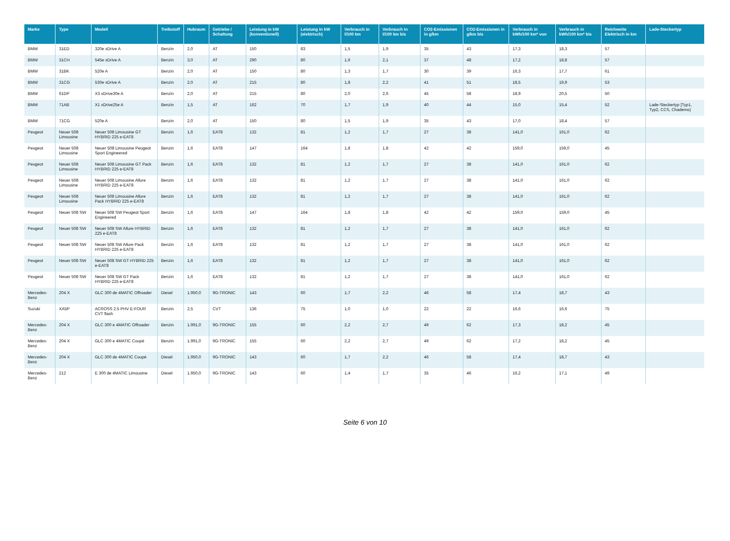| Marke | Type | Modell | Treibstoff | Hubraum | Getriebe / Schaltung | Leistung in kW (konventionell) | Leistung in kW (elektrisch) | Verbrauch in l/100 km | Verbrauch in l/100 km bis | CO2-Emissionen in g/km | CO2-Emissionen in g/km bis | Verbrauch in kWh/100 km* von | Verbrauch in kWh/100 km* bis | Reichweite Elektrisch in km | Lade-Steckertyp |
| --- | --- | --- | --- | --- | --- | --- | --- | --- | --- | --- | --- | --- | --- | --- | --- |
| BMW | 31ED | 320e xDrive A | Benzin | 2,0 | AT | 150 | 83 | 1,5 | 1,9 | 35 | 43 | 17,3 | 18,3 | 57 | |
| BMW | 31CH | 545e xDrive A | Benzin | 3,0 | AT | 290 | 80 | 1,6 | 2,1 | 37 | 48 | 17,2 | 18,8 | 57 | |
| BMW | 31BK | 520e A | Benzin | 2,0 | AT | 150 | 80 | 1,3 | 1,7 | 30 | 39 | 16,3 | 17,7 | 61 | |
| BMW | 31CG | 530e xDrive A | Benzin | 2,0 | AT | 215 | 80 | 1,8 | 2,2 | 41 | 51 | 18,5 | 19,9 | 53 | |
| BMW | 61DP | X3 xDrive30e A | Benzin | 2,0 | AT | 215 | 80 | 2,0 | 2,6 | 45 | 58 | 18,9 | 20,5 | 50 | |
| BMW | 71AB | X1 xDrive25e A | Benzin | 1,5 | AT | 162 | 70 | 1,7 | 1,9 | 40 | 44 | 15,0 | 15,4 | 52 | Lade-Steckertyp [Typ1, Typ2, CCS, Chademo) |
| BMW | 71CG | 520e A | Benzin | 2,0 | AT | 150 | 80 | 1,5 | 1,9 | 35 | 43 | 17,0 | 18,4 | 57 | |
| Peugeot | Neuer 508 Limousine | Neuer 508 Limousine GT HYBRID 225 e-EAT8 | Benzin | 1,6 | EAT8 | 132 | 81 | 1,2 | 1,7 | 27 | 38 | 141,0 | 161,0 | 62 | |
| Peugeot | Neuer 508 Limousine | Neuer 508 Limousine Peugeot Sport Engineered | Benzin | 1,6 | EAT8 | 147 | 164 | 1,8 | 1,8 | 42 | 42 | 159,0 | 159,0 | 45 | |
| Peugeot | Neuer 508 Limousine | Neuer 508 Limousine GT Pack HYBRID 225 e-EAT8 | Benzin | 1,6 | EAT8 | 132 | 81 | 1,2 | 1,7 | 27 | 38 | 141,0 | 161,0 | 62 | |
| Peugeot | Neuer 508 Limousine | Neuer 508 Limousine Allure HYBRID 225 e-EAT8 | Benzin | 1,6 | EAT8 | 132 | 81 | 1,2 | 1,7 | 27 | 38 | 141,0 | 161,0 | 62 | |
| Peugeot | Neuer 508 Limousine | Neuer 508 Limousine Allure Pack HYBRID 225 e-EAT8 | Benzin | 1,6 | EAT8 | 132 | 81 | 1,2 | 1,7 | 27 | 38 | 141,0 | 161,0 | 62 | |
| Peugeot | Neuer 508 SW | Neuer 508 SW Peugeot Sport Engineered | Benzin | 1,6 | EAT8 | 147 | 164 | 1,8 | 1,8 | 42 | 42 | 159,0 | 159,0 | 45 | |
| Peugeot | Neuer 508 SW | Neuer 508 SW Allure HYBRID 225 e-EAT8 | Benzin | 1,6 | EAT8 | 132 | 81 | 1,2 | 1,7 | 27 | 38 | 141,0 | 161,0 | 62 | |
| Peugeot | Neuer 508 SW | Neuer 508 SW Allure Pack HYBRID 225 e-EAT8 | Benzin | 1,6 | EAT8 | 132 | 81 | 1,2 | 1,7 | 27 | 38 | 141,0 | 161,0 | 62 | |
| Peugeot | Neuer 508 SW | Neuer 508 SW GT HYBRID 225 e-EAT8 | Benzin | 1,6 | EAT8 | 132 | 81 | 1,2 | 1,7 | 27 | 38 | 141,0 | 161,0 | 62 | |
| Peugeot | Neuer 508 SW | Neuer 508 SW GT Pack HYBRID 225 e-EAT8 | Benzin | 1,6 | EAT8 | 132 | 81 | 1,2 | 1,7 | 27 | 38 | 141,0 | 161,0 | 62 | |
| Mercedes-Benz | 204 X | GLC 300 de 4MATIC Offroader | Diesel | 1.950,0 | 9G-TRONIC | 143 | 60 | 1,7 | 2,2 | 46 | 58 | 17,4 | 18,7 | 43 | |
| Suzuki | XA5P | ACROSS 2.5 PHV E-FOUR CVT flash | Benzin | 2,5 | CVT | 136 | 75 | 1,0 | 1,0 | 22 | 22 | 16,6 | 16,6 | 75 | |
| Mercedes-Benz | 204 X | GLC 300 e 4MATIC Offroader | Benzin | 1.991,0 | 9G-TRONIC | 155 | 60 | 2,2 | 2,7 | 49 | 62 | 17,3 | 18,2 | 45 | |
| Mercedes-Benz | 204 X | GLC 300 e 4MATIC Coupé | Benzin | 1.991,0 | 9G-TRONIC | 155 | 60 | 2,2 | 2,7 | 49 | 62 | 17,2 | 18,2 | 45 | |
| Mercedes-Benz | 204 X | GLC 300 de 4MATIC Coupé | Diesel | 1.950,0 | 9G-TRONIC | 143 | 60 | 1,7 | 2,2 | 46 | 58 | 17,4 | 18,7 | 43 | |
| Mercedes-Benz | 212 | E 300 de 4MATIC Limousine | Diesel | 1.950,0 | 9G-TRONIC | 143 | 60 | 1,4 | 1,7 | 35 | 46 | 16,2 | 17,1 | 49 | |
Seite 6 von 10